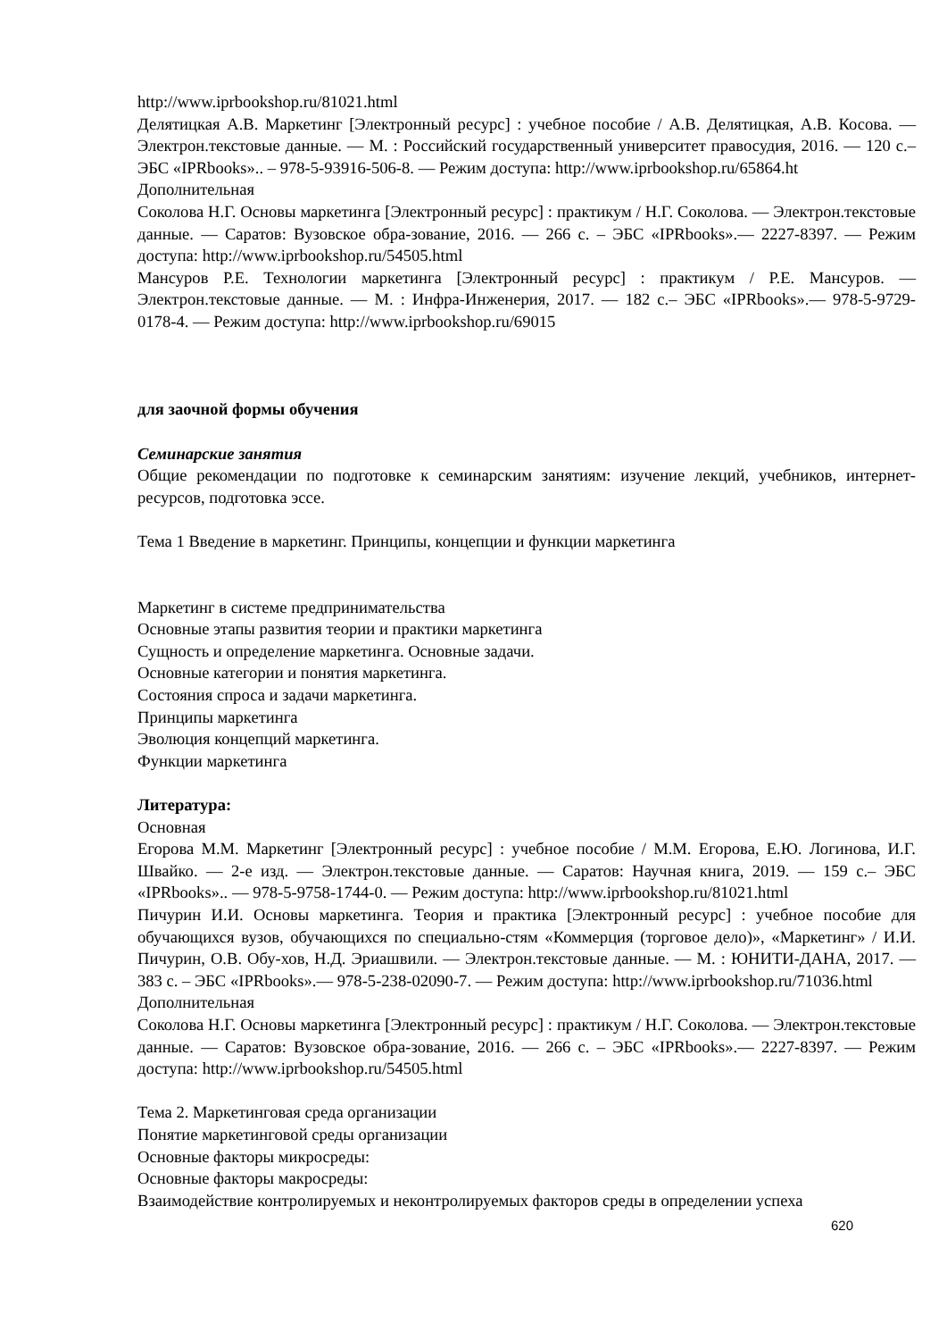http://www.iprbookshop.ru/81021.html
Делятицкая А.В. Маркетинг [Электронный ресурс] : учебное пособие / А.В. Делятицкая, А.В. Косова. — Электрон.текстовые данные. — М. : Российский государственный университет правосудия, 2016. — 120 с.– ЭБС «IPRbooks».. – 978-5-93916-506-8. — Режим доступа: http://www.iprbookshop.ru/65864.ht
Дополнительная
Соколова Н.Г. Основы маркетинга [Электронный ресурс] : практикум / Н.Г. Соколова. — Электрон.текстовые данные. — Саратов: Вузовское обра-зование, 2016. — 266 с. – ЭБС «IPRbooks».— 2227-8397. — Режим доступа: http://www.iprbookshop.ru/54505.html
Мансуров Р.Е. Технологии маркетинга [Электронный ресурс] : практикум / Р.Е. Мансуров. — Электрон.текстовые данные. — М. : Инфра-Инженерия, 2017. — 182 с.– ЭБС «IPRbooks».— 978-5-9729-0178-4. — Режим доступа: http://www.iprbookshop.ru/69015
для заочной формы обучения
Семинарские занятия
Общие рекомендации по подготовке к семинарским занятиям: изучение лекций, учебников, интернет-ресурсов, подготовка эссе.
Тема 1 Введение в маркетинг. Принципы, концепции и функции маркетинга
Маркетинг в системе предпринимательства
Основные этапы развития теории и практики маркетинга
Сущность и определение маркетинга. Основные задачи.
Основные категории и понятия маркетинга.
Состояния спроса и задачи маркетинга.
Принципы маркетинга
Эволюция концепций маркетинга.
Функции маркетинга
Литература:
Основная
Егорова М.М. Маркетинг [Электронный ресурс] : учебное пособие / М.М. Егорова, Е.Ю. Логинова, И.Г. Швайко. — 2-е изд. — Электрон.текстовые данные. — Саратов: Научная книга, 2019. — 159 с.– ЭБС «IPRbooks».. — 978-5-9758-1744-0. — Режим доступа: http://www.iprbookshop.ru/81021.html
Пичурин И.И. Основы маркетинга. Теория и практика [Электронный ресурс] : учебное пособие для обучающихся вузов, обучающихся по специально-стям «Коммерция (торговое дело)», «Маркетинг» / И.И. Пичурин, О.В. Обу-хов, Н.Д. Эриашвили. — Электрон.текстовые данные. — М. : ЮНИТИ-ДАНА, 2017. — 383 с. – ЭБС «IPRbooks».— 978-5-238-02090-7. — Режим доступа: http://www.iprbookshop.ru/71036.html
Дополнительная
Соколова Н.Г. Основы маркетинга [Электронный ресурс] : практикум / Н.Г. Соколова. — Электрон.текстовые данные. — Саратов: Вузовское обра-зование, 2016. — 266 с. – ЭБС «IPRbooks».— 2227-8397. — Режим доступа: http://www.iprbookshop.ru/54505.html
Тема 2. Маркетинговая среда организации
Понятие маркетинговой среды организации
Основные факторы микросреды:
Основные факторы макросреды:
Взаимодействие контролируемых и неконтролируемых факторов среды в определении успеха
620